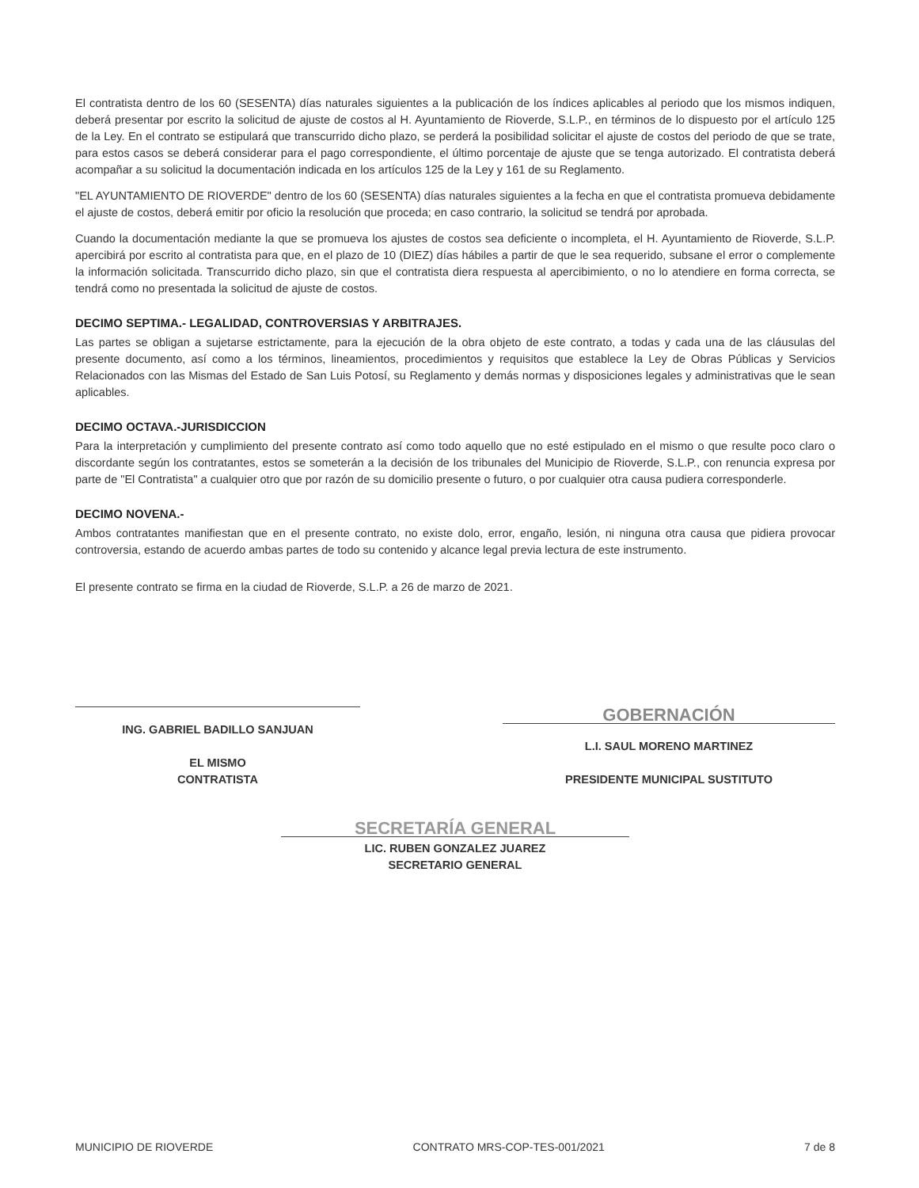El contratista dentro de los 60 (SESENTA) días naturales siguientes a la publicación de los índices aplicables al periodo que los mismos indiquen, deberá presentar por escrito la solicitud de ajuste de costos al H. Ayuntamiento de Rioverde, S.L.P., en términos de lo dispuesto por el artículo 125 de la Ley. En el contrato se estipulará que transcurrido dicho plazo, se perderá la posibilidad solicitar el ajuste de costos del periodo de que se trate, para estos casos se deberá considerar para el pago correspondiente, el último porcentaje de ajuste que se tenga autorizado. El contratista deberá acompañar a su solicitud la documentación indicada en los artículos 125 de la Ley y 161 de su Reglamento.
"EL AYUNTAMIENTO DE RIOVERDE" dentro de los 60 (SESENTA) días naturales siguientes a la fecha en que el contratista promueva debidamente el ajuste de costos, deberá emitir por oficio la resolución que proceda; en caso contrario, la solicitud se tendrá por aprobada.
Cuando la documentación mediante la que se promueva los ajustes de costos sea deficiente o incompleta, el H. Ayuntamiento de Rioverde, S.L.P. apercibirá por escrito al contratista para que, en el plazo de 10 (DIEZ) días hábiles a partir de que le sea requerido, subsane el error o complemente la información solicitada. Transcurrido dicho plazo, sin que el contratista diera respuesta al apercibimiento, o no lo atendiere en forma correcta, se tendrá como no presentada la solicitud de ajuste de costos.
DECIMO SEPTIMA.- LEGALIDAD, CONTROVERSIAS Y ARBITRAJES.
Las partes se obligan a sujetarse estrictamente, para la ejecución de la obra objeto de este contrato, a todas y cada una de las cláusulas del presente documento, así como a los términos, lineamientos, procedimientos y requisitos que establece la Ley de Obras Públicas y Servicios Relacionados con las Mismas del Estado de San Luis Potosí, su Reglamento y demás normas y disposiciones legales y administrativas que le sean aplicables.
DECIMO OCTAVA.-JURISDICCION
Para la interpretación y cumplimiento del presente contrato así como todo aquello que no esté estipulado en el mismo o que resulte poco claro o discordante según los contratantes, estos se someterán a la decisión de los tribunales del Municipio de Rioverde, S.L.P., con renuncia expresa por parte de "El Contratista" a cualquier otro que por razón de su domicilio presente o futuro, o por cualquier otra causa pudiera corresponderle.
DECIMO NOVENA.-
Ambos contratantes manifiestan que en el presente contrato, no existe dolo, error, engaño, lesión, ni ninguna otra causa que pidiera provocar controversia, estando de acuerdo ambas partes de todo su contenido y alcance legal previa lectura de este instrumento.
El presente contrato se firma en la ciudad de Rioverde, S.L.P. a 26 de marzo de 2021.
ING. GABRIEL BADILLO SANJUAN
EL MISMO
CONTRATISTA
GOBERNACIÓN
L.I. SAUL MORENO MARTINEZ
PRESIDENTE MUNICIPAL SUSTITUTO
SECRETARÍA GENERAL
LIC. RUBEN GONZALEZ JUAREZ
SECRETARIO GENERAL
MUNICIPIO DE RIOVERDE CONTRATO MRS-COP-TES-001/2021 7 de 8